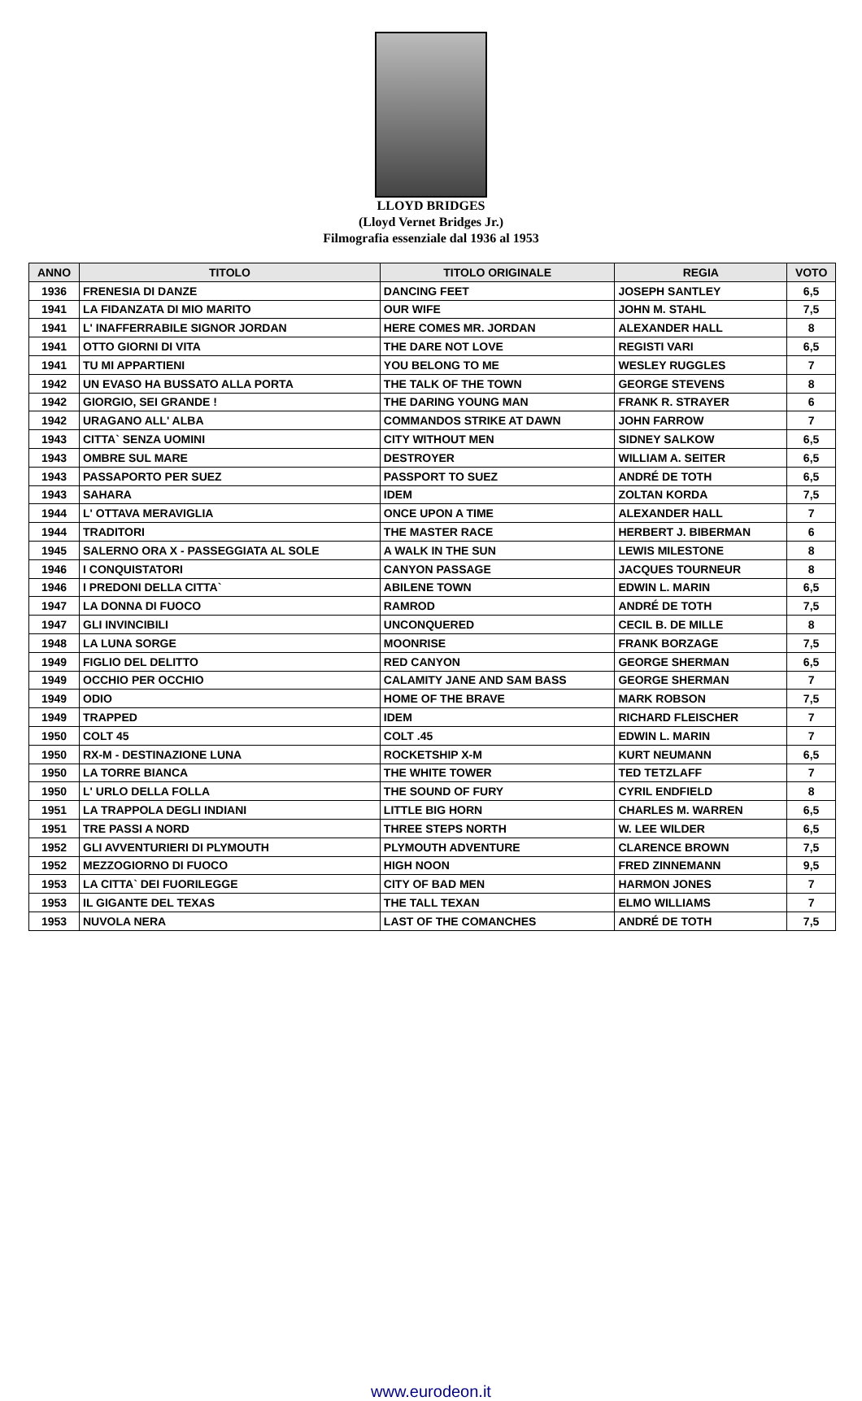LLOYD BRIDGES
(Lloyd Vernet Bridges Jr.)
Filmografia essenziale dal 1936 al 1953
| ANNO | TITOLO | TITOLO ORIGINALE | REGIA | VOTO |
| --- | --- | --- | --- | --- |
| 1936 | FRENESIA DI DANZE | DANCING FEET | JOSEPH SANTLEY | 6,5 |
| 1941 | LA FIDANZATA DI MIO MARITO | OUR WIFE | JOHN M. STAHL | 7,5 |
| 1941 | L' INAFFERRABILE SIGNOR JORDAN | HERE COMES MR. JORDAN | ALEXANDER HALL | 8 |
| 1941 | OTTO GIORNI DI VITA | THE DARE NOT LOVE | REGISTI VARI | 6,5 |
| 1941 | TU MI APPARTIENI | YOU BELONG TO ME | WESLEY RUGGLES | 7 |
| 1942 | UN EVASO HA BUSSATO ALLA PORTA | THE TALK OF THE TOWN | GEORGE STEVENS | 8 |
| 1942 | GIORGIO, SEI GRANDE ! | THE DARING YOUNG MAN | FRANK R. STRAYER | 6 |
| 1942 | URAGANO ALL' ALBA | COMMANDOS STRIKE AT DAWN | JOHN FARROW | 7 |
| 1943 | CITTA` SENZA UOMINI | CITY WITHOUT MEN | SIDNEY SALKOW | 6,5 |
| 1943 | OMBRE SUL MARE | DESTROYER | WILLIAM A. SEITER | 6,5 |
| 1943 | PASSAPORTO PER SUEZ | PASSPORT TO SUEZ | ANDRÉ DE TOTH | 6,5 |
| 1943 | SAHARA | IDEM | ZOLTAN KORDA | 7,5 |
| 1944 | L' OTTAVA MERAVIGLIA | ONCE UPON A TIME | ALEXANDER HALL | 7 |
| 1944 | TRADITORI | THE MASTER RACE | HERBERT J. BIBERMAN | 6 |
| 1945 | SALERNO ORA X - PASSEGGIATA AL SOLE | A WALK IN THE SUN | LEWIS MILESTONE | 8 |
| 1946 | I CONQUISTATORI | CANYON PASSAGE | JACQUES TOURNEUR | 8 |
| 1946 | I PREDONI DELLA CITTA` | ABILENE TOWN | EDWIN L. MARIN | 6,5 |
| 1947 | LA DONNA DI FUOCO | RAMROD | ANDRÉ DE TOTH | 7,5 |
| 1947 | GLI INVINCIBILI | UNCONQUERED | CECIL B. DE MILLE | 8 |
| 1948 | LA LUNA SORGE | MOONRISE | FRANK BORZAGE | 7,5 |
| 1949 | FIGLIO DEL DELITTO | RED CANYON | GEORGE SHERMAN | 6,5 |
| 1949 | OCCHIO PER OCCHIO | CALAMITY JANE AND SAM BASS | GEORGE SHERMAN | 7 |
| 1949 | ODIO | HOME OF THE BRAVE | MARK ROBSON | 7,5 |
| 1949 | TRAPPED | IDEM | RICHARD FLEISCHER | 7 |
| 1950 | COLT 45 | COLT .45 | EDWIN L. MARIN | 7 |
| 1950 | RX-M - DESTINAZIONE LUNA | ROCKETSHIP X-M | KURT NEUMANN | 6,5 |
| 1950 | LA TORRE BIANCA | THE WHITE TOWER | TED TETZLAFF | 7 |
| 1950 | L' URLO DELLA FOLLA | THE SOUND OF FURY | CYRIL ENDFIELD | 8 |
| 1951 | LA TRAPPOLA DEGLI INDIANI | LITTLE BIG HORN | CHARLES M. WARREN | 6,5 |
| 1951 | TRE PASSI A NORD | THREE STEPS NORTH | W. LEE WILDER | 6,5 |
| 1952 | GLI AVVENTURIERI DI PLYMOUTH | PLYMOUTH ADVENTURE | CLARENCE BROWN | 7,5 |
| 1952 | MEZZOGIORNO DI FUOCO | HIGH NOON | FRED ZINNEMANN | 9,5 |
| 1953 | LA CITTA` DEI FUORILEGGE | CITY OF BAD MEN | HARMON JONES | 7 |
| 1953 | IL GIGANTE DEL TEXAS | THE TALL TEXAN | ELMO WILLIAMS | 7 |
| 1953 | NUVOLA NERA | LAST OF THE COMANCHES | ANDRÉ DE TOTH | 7,5 |
www.eurodeon.it